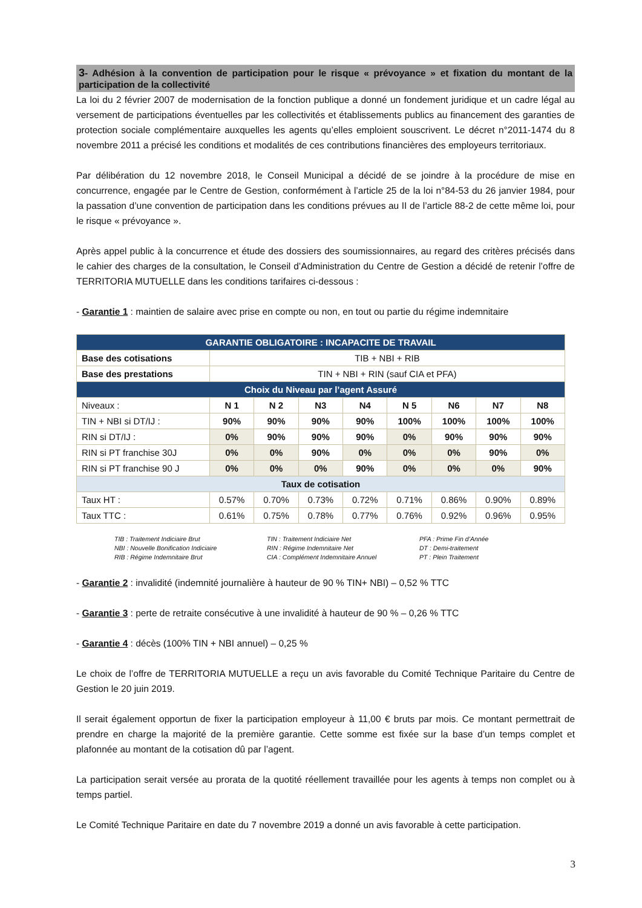3- Adhésion à la convention de participation pour le risque « prévoyance » et fixation du montant de la participation de la collectivité
La loi du 2 février 2007 de modernisation de la fonction publique a donné un fondement juridique et un cadre légal au versement de participations éventuelles par les collectivités et établissements publics au financement des garanties de protection sociale complémentaire auxquelles les agents qu’elles emploient souscrivent. Le décret n°2011-1474 du 8 novembre 2011 a précisé les conditions et modalités de ces contributions financières des employeurs territoriaux.
Par délibération du 12 novembre 2018, le Conseil Municipal a décidé de se joindre à la procédure de mise en concurrence, engagée par le Centre de Gestion, conformément à l’article 25 de la loi n°84-53 du 26 janvier 1984, pour la passation d’une convention de participation dans les conditions prévues au II de l’article 88-2 de cette même loi, pour le risque « prévoyance ».
Après appel public à la concurrence et étude des dossiers des soumissionnaires, au regard des critères précisés dans le cahier des charges de la consultation, le Conseil d’Administration du Centre de Gestion a décidé de retenir l’offre de TERRITORIA MUTUELLE dans les conditions tarifaires ci-dessous :
- Garantie 1 : maintien de salaire avec prise en compte ou non, en tout ou partie du régime indemnitaire
| GARANTIE OBLIGATOIRE : INCAPACITE DE TRAVAIL | | | | | | | | |
| --- | --- | --- | --- | --- | --- | --- | --- | --- |
| Base des cotisations | TIB + NBI + RIB | | | | | | | |
| Base des prestations | TIN + NBI + RIN (sauf CIA et PFA) | | | | | | | |
| Choix du Niveau par l’agent Assuré | | | | | | | | |
| Niveaux : | N 1 | N 2 | N3 | N4 | N 5 | N6 | N7 | N8 |
| TIN + NBI si DT/IJ : | 90% | 90% | 90% | 90% | 100% | 100% | 100% | 100% |
| RIN si DT/IJ : | 0% | 90% | 90% | 90% | 0% | 90% | 90% | 90% |
| RIN si PT franchise 30J | 0% | 0% | 90% | 0% | 0% | 0% | 90% | 0% |
| RIN si PT franchise 90 J | 0% | 0% | 0% | 90% | 0% | 0% | 0% | 90% |
| Taux de cotisation | | | | | | | | |
| Taux HT : | 0.57% | 0.70% | 0.73% | 0.72% | 0.71% | 0.86% | 0.90% | 0.89% |
| Taux TTC : | 0.61% | 0.75% | 0.78% | 0.77% | 0.76% | 0.92% | 0.96% | 0.95% |
TIB : Traitement Indiciaire Brut
NBI : Nouvelle Bonification Indiciaire
RIB : Régime Indemnitaire Brut
TIN : Traitement Indiciaire Net
RIN : Régime Indemnitaire Net
CIA : Complément Indemnitaire Annuel
PFA : Prime Fin d’Année
DT : Demi-traitement
PT : Plein Traitement
- Garantie 2 : invalidité (indemnité journalière à hauteur de 90 % TIN+ NBI) – 0,52 % TTC
- Garantie 3 : perte de retraite consécutive à une invalidité à hauteur de 90 % – 0,26 % TTC
- Garantie 4 : décès (100% TIN + NBI annuel) – 0,25 %
Le choix de l’offre de TERRITORIA MUTUELLE a reçu un avis favorable du Comité Technique Paritaire du Centre de Gestion le 20 juin 2019.
Il serait également opportun de fixer la participation employeur à 11,00 € bruts par mois. Ce montant permettrait de prendre en charge la majorité de la première garantie. Cette somme est fixée sur la base d’un temps complet et plafonnée au montant de la cotisation dû par l’agent.
La participation serait versée au prorata de la quotité réellement travaillée pour les agents à temps non complet ou à temps partiel.
Le Comité Technique Paritaire en date du 7 novembre 2019 a donné un avis favorable à cette participation.
3